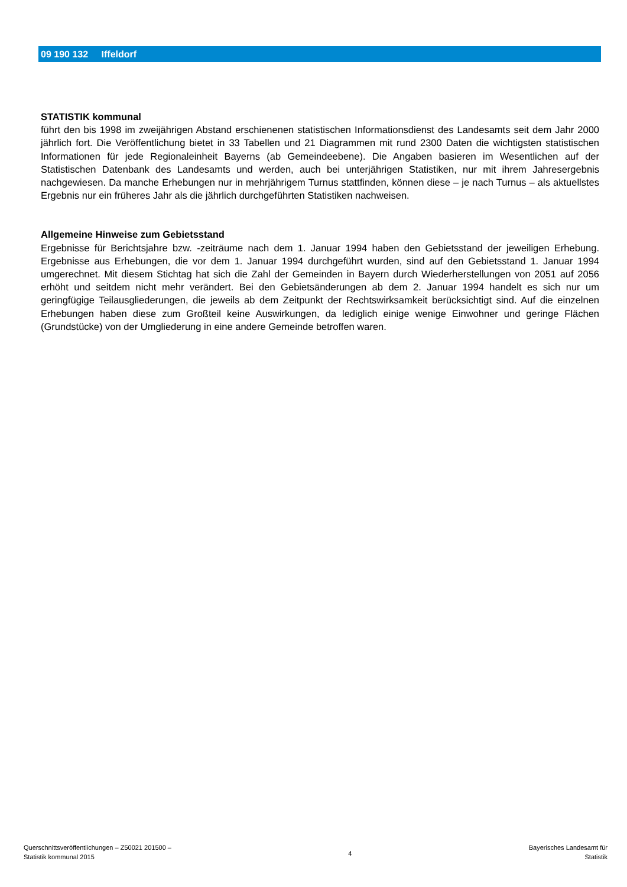09 190 132 Iffeldorf
STATISTIK kommunal
führt den bis 1998 im zweijährigen Abstand erschienenen statistischen Informationsdienst des Landesamts seit dem Jahr 2000 jährlich fort. Die Veröffentlichung bietet in 33 Tabellen und 21 Diagrammen mit rund 2300 Daten die wichtigsten statistischen Informationen für jede Regionaleinheit Bayerns (ab Gemeindeebene). Die Angaben basieren im Wesentlichen auf der Statistischen Datenbank des Landesamts und werden, auch bei unterjährigen Statistiken, nur mit ihrem Jahresergebnis nachgewiesen. Da manche Erhebungen nur in mehrjährigem Turnus stattfinden, können diese – je nach Turnus – als aktuellstes Ergebnis nur ein früheres Jahr als die jährlich durchgeführten Statistiken nachweisen.
Allgemeine Hinweise zum Gebietsstand
Ergebnisse für Berichtsjahre bzw. -zeiträume nach dem 1. Januar 1994 haben den Gebietsstand der jeweiligen Erhebung. Ergebnisse aus Erhebungen, die vor dem 1. Januar 1994 durchgeführt wurden, sind auf den Gebietsstand 1. Januar 1994 umgerechnet. Mit diesem Stichtag hat sich die Zahl der Gemeinden in Bayern durch Wiederherstellungen von 2051 auf 2056 erhöht und seitdem nicht mehr verändert. Bei den Gebietsänderungen ab dem 2. Januar 1994 handelt es sich nur um geringfügige Teilausgliederungen, die jeweils ab dem Zeitpunkt der Rechtswirksamkeit berücksichtigt sind. Auf die einzelnen Erhebungen haben diese zum Großteil keine Auswirkungen, da lediglich einige wenige Einwohner und geringe Flächen (Grundstücke) von der Umgliederung in eine andere Gemeinde betroffen waren.
Querschnittsveröffentlichungen – Z50021 201500 –
Statistik kommunal 2015
4
Bayerisches Landesamt für
Statistik